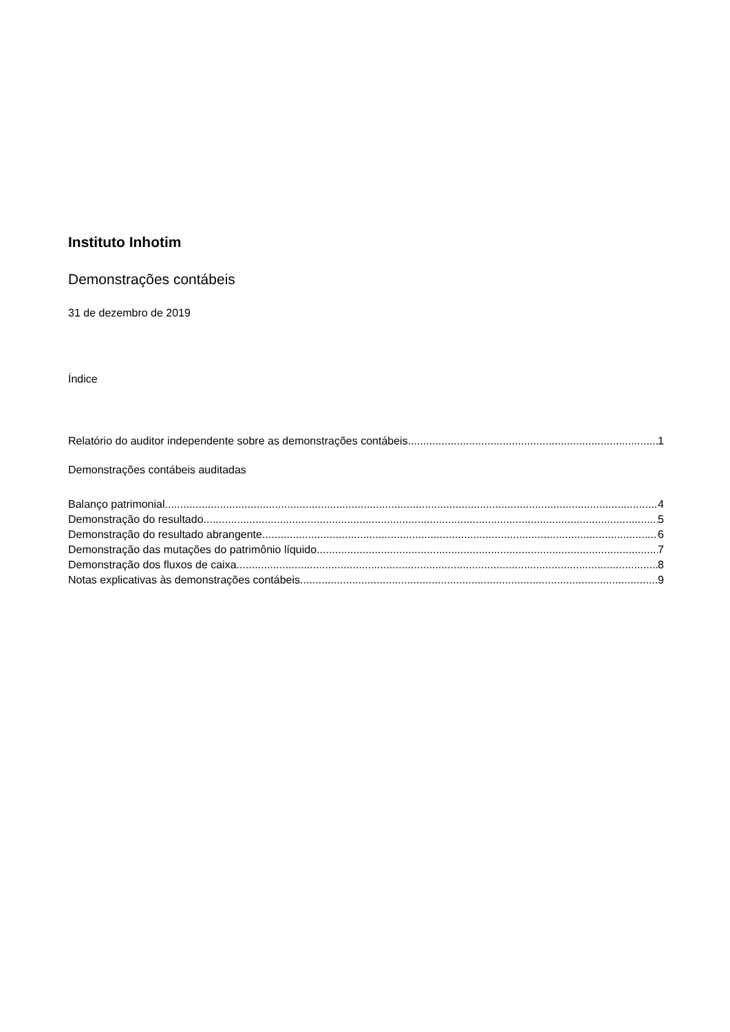Instituto Inhotim
Demonstrações contábeis
31 de dezembro de 2019
Índice
Relatório do auditor independente sobre as demonstrações contábeis 1
Demonstrações contábeis auditadas
Balanço patrimonial 4
Demonstração do resultado 5
Demonstração do resultado abrangente 6
Demonstração das mutações do patrimônio líquido 7
Demonstração dos fluxos de caixa 8
Notas explicativas às demonstrações contábeis 9